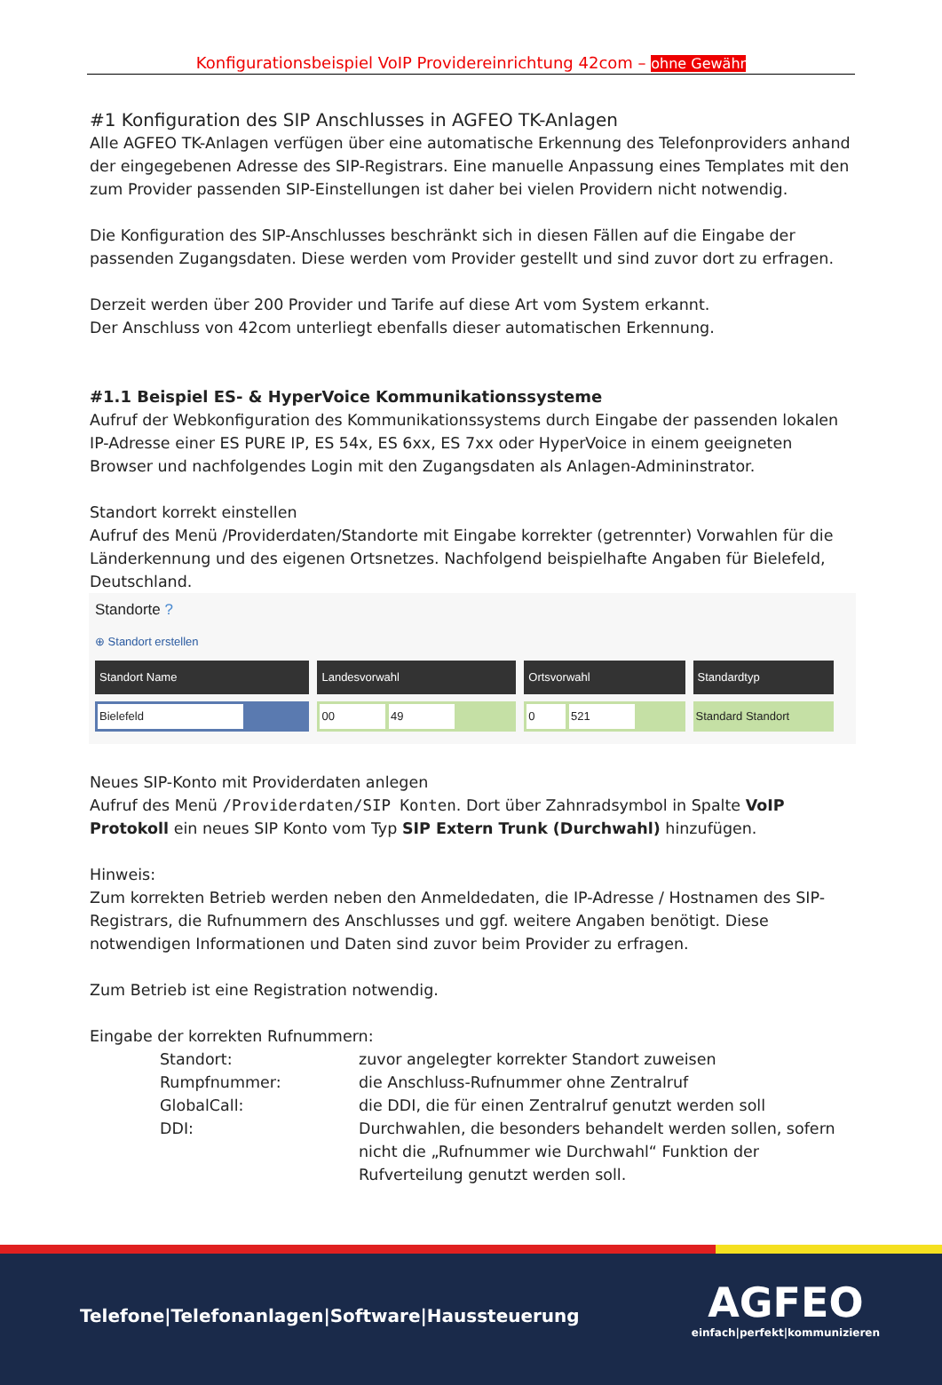Konfigurationsbeispiel VoIP Providereinrichtung 42com – ohne Gewähr
#1 Konfiguration des SIP Anschlusses in AGFEO TK-Anlagen
Alle AGFEO TK-Anlagen verfügen über eine automatische Erkennung des Telefonproviders anhand der eingegebenen Adresse des SIP-Registrars. Eine manuelle Anpassung eines Templates mit den zum Provider passenden SIP-Einstellungen ist daher bei vielen Providern nicht notwendig.
Die Konfiguration des SIP-Anschlusses beschränkt sich in diesen Fällen auf die Eingabe der passenden Zugangsdaten. Diese werden vom Provider gestellt und sind zuvor dort zu erfragen.
Derzeit werden über 200 Provider und Tarife auf diese Art vom System erkannt.
Der Anschluss von 42com unterliegt ebenfalls dieser automatischen Erkennung.
#1.1 Beispiel ES- & HyperVoice Kommunikationssysteme
Aufruf der Webkonfiguration des Kommunikationssystems durch Eingabe der passenden lokalen IP-Adresse einer ES PURE IP, ES 54x, ES 6xx, ES 7xx oder HyperVoice in einem geeigneten Browser und nachfolgendes Login mit den Zugangsdaten als Anlagen-Admininstrator.
Standort korrekt einstellen
Aufruf des Menü /Providerdaten/Standorte mit Eingabe korrekter (getrennter) Vorwahlen für die Länderkennung und des eigenen Ortsnetzes. Nachfolgend beispielhafte Angaben für Bielefeld, Deutschland.
Standorte ?
⊕ Standort erstellen
| Standort Name | Landesvorwahl | Ortsvorwahl | Standardtyp |
| --- | --- | --- | --- |
| Bielefeld | 00 49 | 0 521 | Standard Standort |
Neues SIP-Konto mit Providerdaten anlegen
Aufruf des Menü /Providerdaten/SIP Konten. Dort über Zahnradsymbol in Spalte VoIP Protokoll ein neues SIP Konto vom Typ SIP Extern Trunk (Durchwahl) hinzufügen.
Hinweis:
Zum korrekten Betrieb werden neben den Anmeldedaten, die IP-Adresse / Hostnamen des SIP-Registrars, die Rufnummern des Anschlusses und ggf. weitere Angaben benötigt. Diese notwendigen Informationen und Daten sind zuvor beim Provider zu erfragen.
Zum Betrieb ist eine Registration notwendig.
Eingabe der korrekten Rufnummern:
Standort:
zuvor angelegter korrekter Standort zuweisen
Rumpfnummer:
die Anschluss-Rufnummer ohne Zentralruf
GlobalCall:
die DDI, die für einen Zentralruf genutzt werden soll
DDI:
Durchwahlen, die besonders behandelt werden sollen, sofern nicht die „Rufnummer wie Durchwahl“ Funktion der Rufverteilung genutzt werden soll.
Telefone|Telefonanlagen|Software|Haussteuerung
AGFEO
einfach|perfekt|kommunizieren